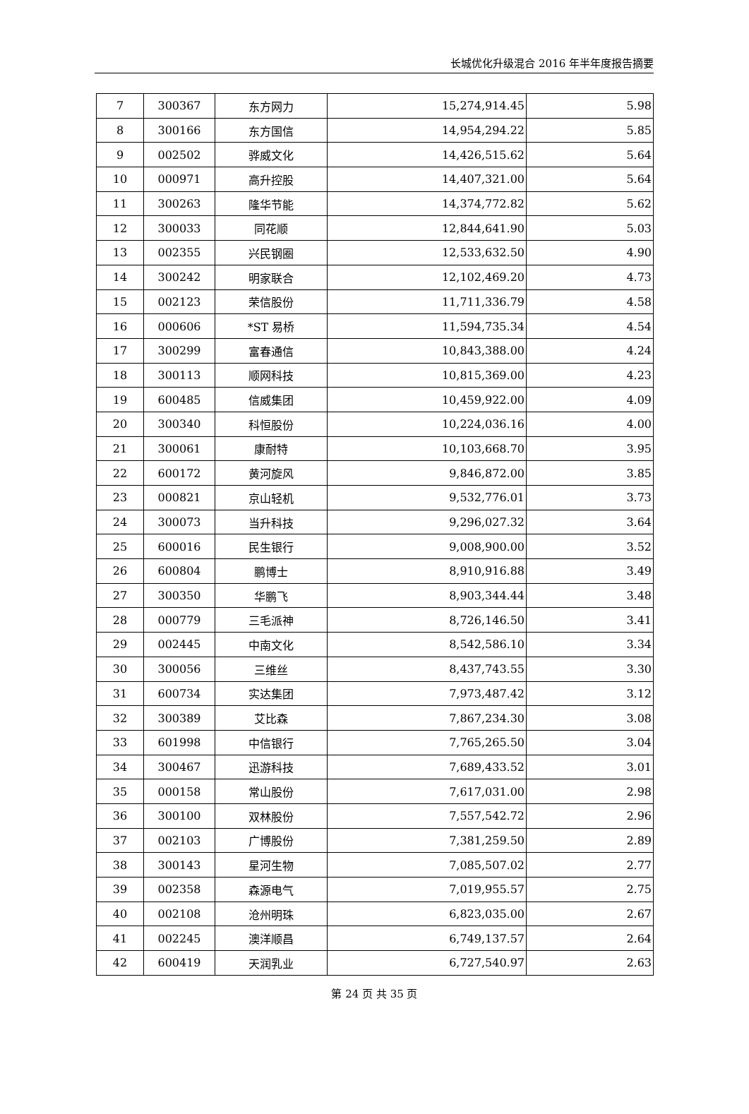长城优化升级混合 2016 年半年度报告摘要
| 7 | 300367 | 东方网力 | 15,274,914.45 | 5.98 |
| 8 | 300166 | 东方国信 | 14,954,294.22 | 5.85 |
| 9 | 002502 | 骅威文化 | 14,426,515.62 | 5.64 |
| 10 | 000971 | 高升控股 | 14,407,321.00 | 5.64 |
| 11 | 300263 | 隆华节能 | 14,374,772.82 | 5.62 |
| 12 | 300033 | 同花顺 | 12,844,641.90 | 5.03 |
| 13 | 002355 | 兴民钢圈 | 12,533,632.50 | 4.90 |
| 14 | 300242 | 明家联合 | 12,102,469.20 | 4.73 |
| 15 | 002123 | 荣信股份 | 11,711,336.79 | 4.58 |
| 16 | 000606 | *ST 易桥 | 11,594,735.34 | 4.54 |
| 17 | 300299 | 富春通信 | 10,843,388.00 | 4.24 |
| 18 | 300113 | 顺网科技 | 10,815,369.00 | 4.23 |
| 19 | 600485 | 信威集团 | 10,459,922.00 | 4.09 |
| 20 | 300340 | 科恒股份 | 10,224,036.16 | 4.00 |
| 21 | 300061 | 康耐特 | 10,103,668.70 | 3.95 |
| 22 | 600172 | 黄河旋风 | 9,846,872.00 | 3.85 |
| 23 | 000821 | 京山轻机 | 9,532,776.01 | 3.73 |
| 24 | 300073 | 当升科技 | 9,296,027.32 | 3.64 |
| 25 | 600016 | 民生银行 | 9,008,900.00 | 3.52 |
| 26 | 600804 | 鹏博士 | 8,910,916.88 | 3.49 |
| 27 | 300350 | 华鹏飞 | 8,903,344.44 | 3.48 |
| 28 | 000779 | 三毛派神 | 8,726,146.50 | 3.41 |
| 29 | 002445 | 中南文化 | 8,542,586.10 | 3.34 |
| 30 | 300056 | 三维丝 | 8,437,743.55 | 3.30 |
| 31 | 600734 | 实达集团 | 7,973,487.42 | 3.12 |
| 32 | 300389 | 艾比森 | 7,867,234.30 | 3.08 |
| 33 | 601998 | 中信银行 | 7,765,265.50 | 3.04 |
| 34 | 300467 | 迅游科技 | 7,689,433.52 | 3.01 |
| 35 | 000158 | 常山股份 | 7,617,031.00 | 2.98 |
| 36 | 300100 | 双林股份 | 7,557,542.72 | 2.96 |
| 37 | 002103 | 广博股份 | 7,381,259.50 | 2.89 |
| 38 | 300143 | 星河生物 | 7,085,507.02 | 2.77 |
| 39 | 002358 | 森源电气 | 7,019,955.57 | 2.75 |
| 40 | 002108 | 沧州明珠 | 6,823,035.00 | 2.67 |
| 41 | 002245 | 澳洋顺昌 | 6,749,137.57 | 2.64 |
| 42 | 600419 | 天润乳业 | 6,727,540.97 | 2.63 |
第 24 页 共 35 页